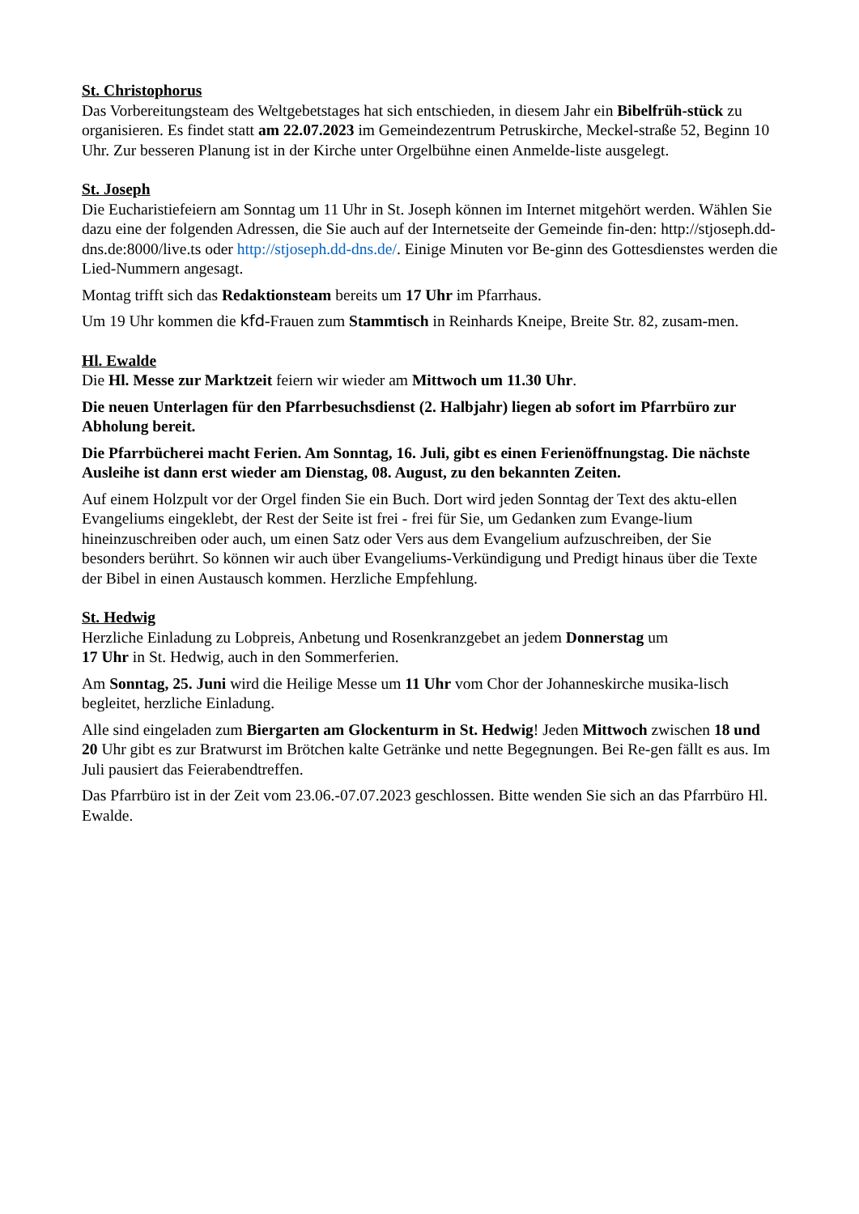St. Christophorus
Das Vorbereitungsteam des Weltgebetstages hat sich entschieden, in diesem Jahr ein Bibelfrüh-stück zu organisieren. Es findet statt am 22.07.2023 im Gemeindezentrum Petruskirche, Meckel-straße 52, Beginn 10 Uhr. Zur besseren Planung ist in der Kirche unter Orgelbühne einen Anmelde-liste ausgelegt.
St. Joseph
Die Eucharistiefeiern am Sonntag um 11 Uhr in St. Joseph können im Internet mitgehört werden. Wählen Sie dazu eine der folgenden Adressen, die Sie auch auf der Internetseite der Gemeinde fin-den: http://stjoseph.dd-dns.de:8000/live.ts oder http://stjoseph.dd-dns.de/. Einige Minuten vor Be-ginn des Gottesdienstes werden die Lied-Nummern angesagt.
Montag trifft sich das Redaktionsteam bereits um 17 Uhr im Pfarrhaus.
Um 19 Uhr kommen die kfd-Frauen zum Stammtisch in Reinhards Kneipe, Breite Str. 82, zusam-men.
Hl. Ewalde
Die Hl. Messe zur Marktzeit feiern wir wieder am Mittwoch um 11.30 Uhr.
Die neuen Unterlagen für den Pfarrbesuchsdienst (2. Halbjahr) liegen ab sofort im Pfarrbüro zur Abholung bereit.
Die Pfarrbücherei macht Ferien. Am Sonntag, 16. Juli, gibt es einen Ferienöffnungstag. Die nächste Ausleihe ist dann erst wieder am Dienstag, 08. August, zu den bekannten Zeiten.
Auf einem Holzpult vor der Orgel finden Sie ein Buch. Dort wird jeden Sonntag der Text des aktu-ellen Evangeliums eingeklebt, der Rest der Seite ist frei - frei für Sie, um Gedanken zum Evange-lium hineinzuschreiben oder auch, um einen Satz oder Vers aus dem Evangelium aufzuschreiben, der Sie besonders berührt. So können wir auch über Evangeliums-Verkündigung und Predigt hinaus über die Texte der Bibel in einen Austausch kommen. Herzliche Empfehlung.
St. Hedwig
Herzliche Einladung zu Lobpreis, Anbetung und Rosenkranzgebet an jedem Donnerstag um
17 Uhr in St. Hedwig, auch in den Sommerferien.
Am Sonntag, 25. Juni wird die Heilige Messe um 11 Uhr vom Chor der Johanneskirche musika-lisch begleitet, herzliche Einladung.
Alle sind eingeladen zum Biergarten am Glockenturm in St. Hedwig! Jeden Mittwoch zwischen 18 und 20 Uhr gibt es zur Bratwurst im Brötchen kalte Getränke und nette Begegnungen. Bei Re-gen fällt es aus. Im Juli pausiert das Feierabendtreffen.
Das Pfarrbüro ist in der Zeit vom 23.06.-07.07.2023 geschlossen. Bitte wenden Sie sich an das Pfarrbüro Hl. Ewalde.